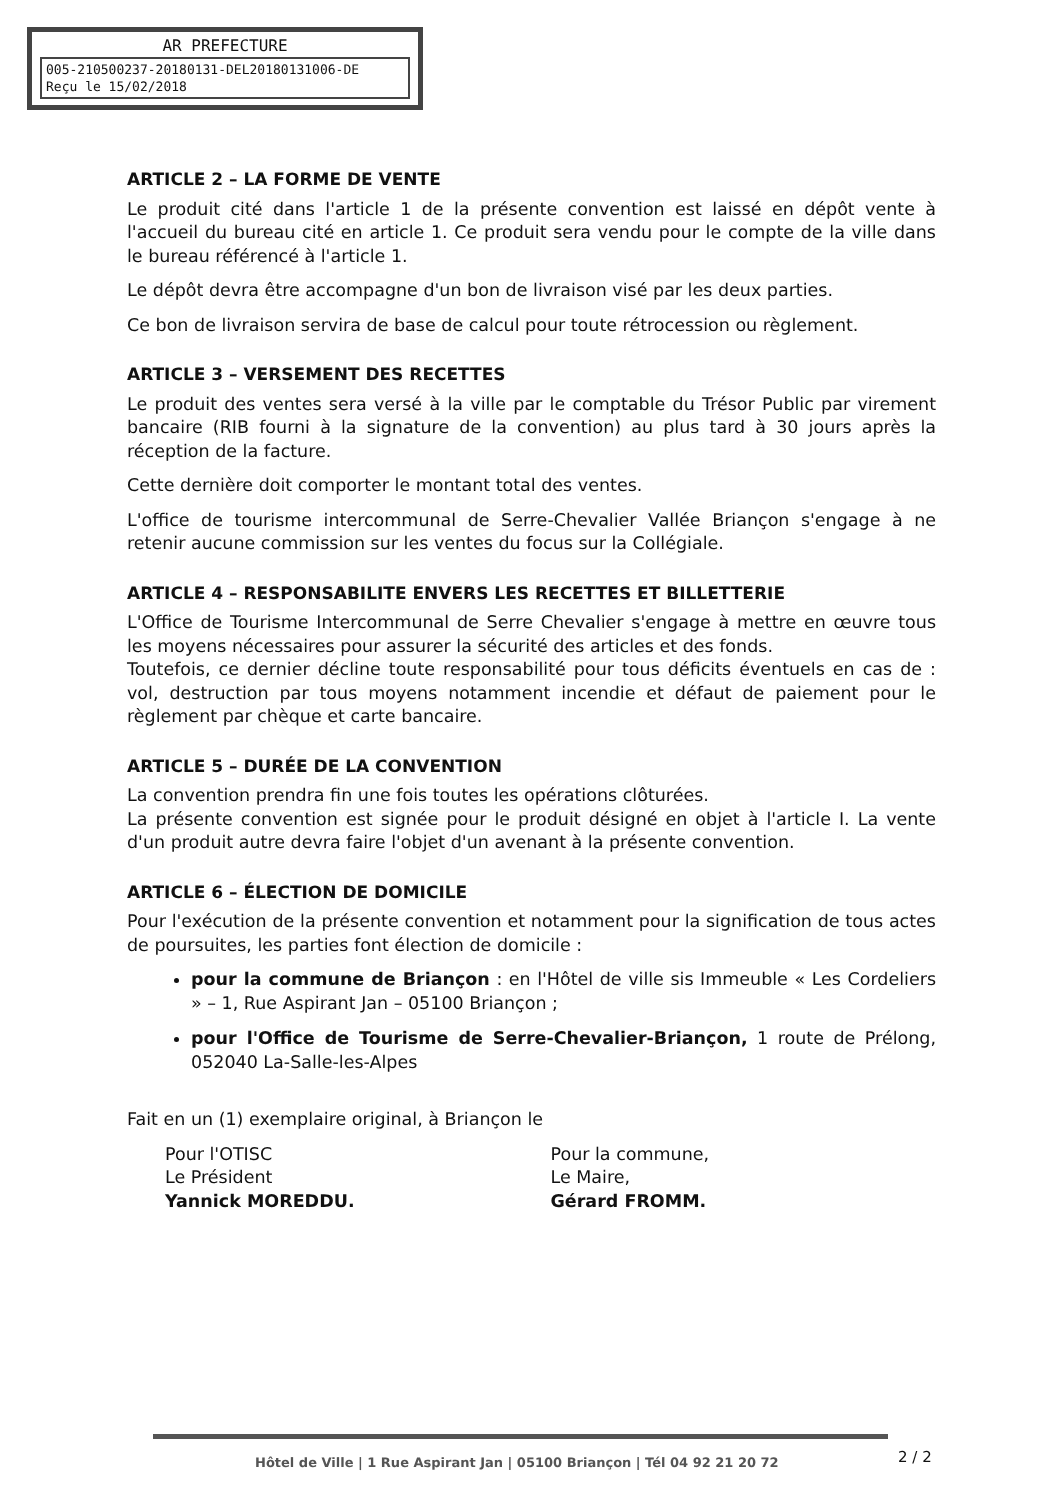AR PREFECTURE
005-210500237-20180131-DEL20180131006-DE
Reçu le 15/02/2018
ARTICLE 2 – LA FORME DE VENTE
Le produit cité dans l'article 1 de la présente convention est laissé en dépôt vente à l'accueil du bureau cité en article 1. Ce produit sera vendu pour le compte de la ville dans le bureau référencé à l'article 1.
Le dépôt devra être accompagne d'un bon de livraison visé par les deux parties.
Ce bon de livraison servira de base de calcul pour toute rétrocession ou règlement.
ARTICLE 3 – VERSEMENT DES RECETTES
Le produit des ventes sera versé à la ville par le comptable du Trésor Public par virement bancaire (RIB fourni à la signature de la convention) au plus tard à 30 jours après la réception de la facture.
Cette dernière doit comporter le montant total des ventes.
L'office de tourisme intercommunal de Serre-Chevalier Vallée Briançon s'engage à ne retenir aucune commission sur les ventes du focus sur la Collégiale.
ARTICLE 4 – RESPONSABILITE ENVERS LES RECETTES ET BILLETTERIE
L'Office de Tourisme Intercommunal de Serre Chevalier s'engage à mettre en œuvre tous les moyens nécessaires pour assurer la sécurité des articles et des fonds.
Toutefois, ce dernier décline toute responsabilité pour tous déficits éventuels en cas de : vol, destruction par tous moyens notamment incendie et défaut de paiement pour le règlement par chèque et carte bancaire.
ARTICLE 5 – DURÉE DE LA CONVENTION
La convention prendra fin une fois toutes les opérations clôturées.
La présente convention est signée pour le produit désigné en objet à l'article I. La vente d'un produit autre devra faire l'objet d'un avenant à la présente convention.
ARTICLE 6 – ÉLECTION DE DOMICILE
Pour l'exécution de la présente convention et notamment pour la signification de tous actes de poursuites, les parties font élection de domicile :
pour la commune de Briançon : en l'Hôtel de ville sis Immeuble « Les Cordeliers » – 1, Rue Aspirant Jan – 05100 Briançon ;
pour l'Office de Tourisme de Serre-Chevalier-Briançon, 1 route de Prélong, 052040 La-Salle-les-Alpes
Fait en un (1) exemplaire original, à Briançon le
Pour l'OTISC
Le Président
Yannick MOREDDU.
Pour la commune,
Le Maire,
Gérard FROMM.
Hôtel de Ville | 1 Rue Aspirant Jan | 05100 Briançon | Tél 04 92 21 20 72
2 / 2